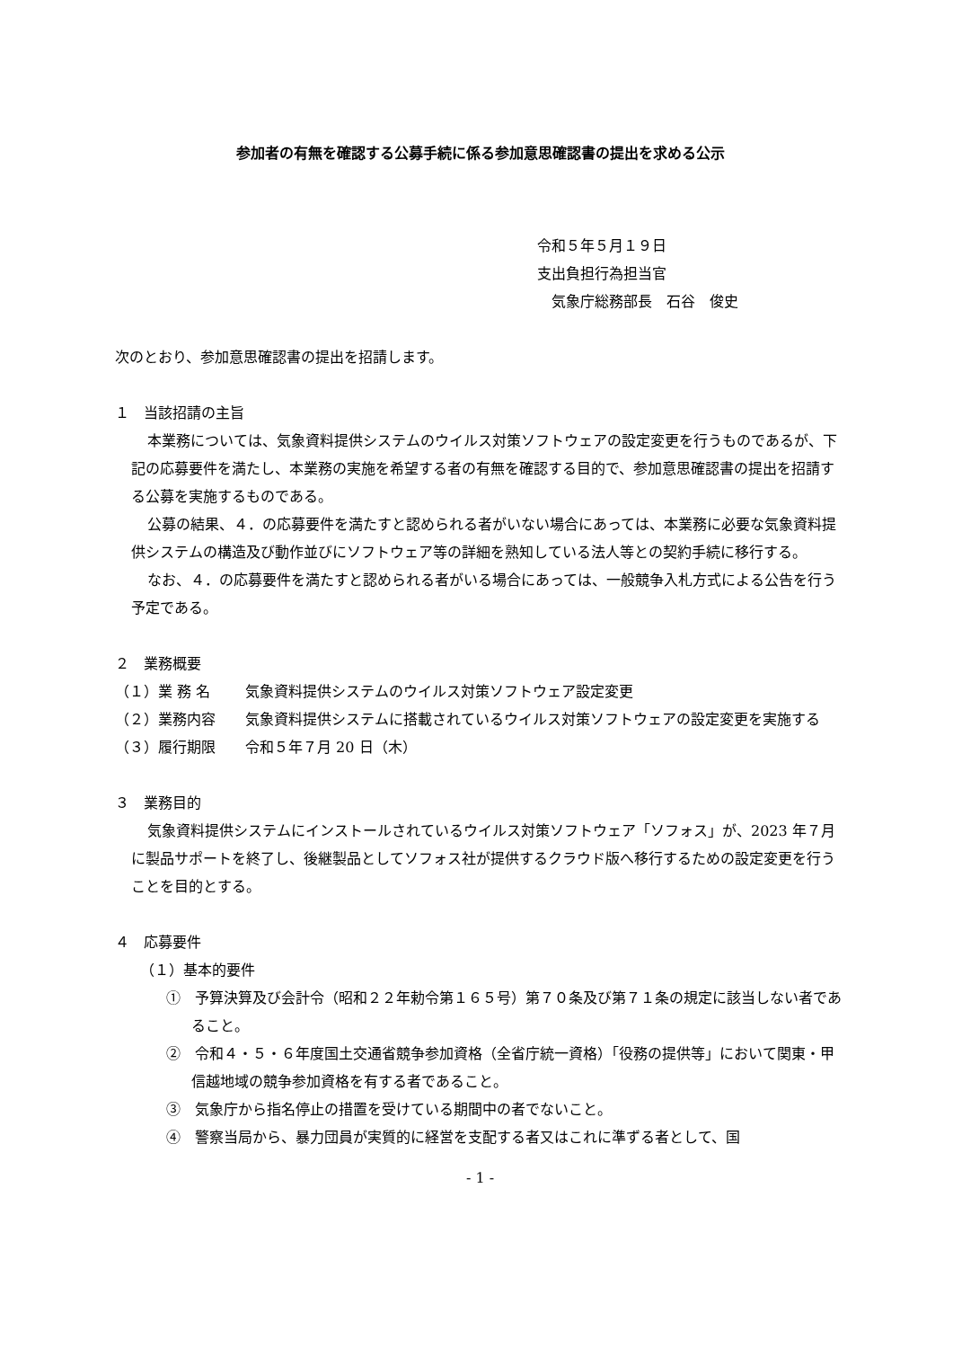参加者の有無を確認する公募手続に係る参加意思確認書の提出を求める公示
令和５年５月１９日
支出負担行為担当官
　気象庁総務部長　石谷　俊史
次のとおり、参加意思確認書の提出を招請します。
１　当該招請の主旨
本業務については、気象資料提供システムのウイルス対策ソフトウェアの設定変更を行うものであるが、下記の応募要件を満たし、本業務の実施を希望する者の有無を確認する目的で、参加意思確認書の提出を招請する公募を実施するものである。
公募の結果、４．の応募要件を満たすと認められる者がいない場合にあっては、本業務に必要な気象資料提供システムの構造及び動作並びにソフトウェア等の詳細を熟知している法人等との契約手続に移行する。
なお、４．の応募要件を満たすと認められる者がいる場合にあっては、一般競争入札方式による公告を行う予定である。
２　業務概要
（１）業 務 名 気象資料提供システムのウイルス対策ソフトウェア設定変更
（２）業務内容 気象資料提供システムに搭載されているウイルス対策ソフトウェアの設定変更を実施する
（３）履行期限 令和５年７月 20 日（木）
３　業務目的
気象資料提供システムにインストールされているウイルス対策ソフトウェア「ソフォス」が、2023 年７月に製品サポートを終了し、後継製品としてソフォス社が提供するクラウド版へ移行するための設定変更を行うことを目的とする。
４　応募要件
（１）基本的要件
①　予算決算及び会計令（昭和２２年勅令第１６５号）第７０条及び第７１条の規定に該当しない者であること。
②　令和４・５・６年度国土交通省競争参加資格（全省庁統一資格）「役務の提供等」において関東・甲信越地域の競争参加資格を有する者であること。
③　気象庁から指名停止の措置を受けている期間中の者でないこと。
④　警察当局から、暴力団員が実質的に経営を支配する者又はこれに準ずる者として、国
- 1 -